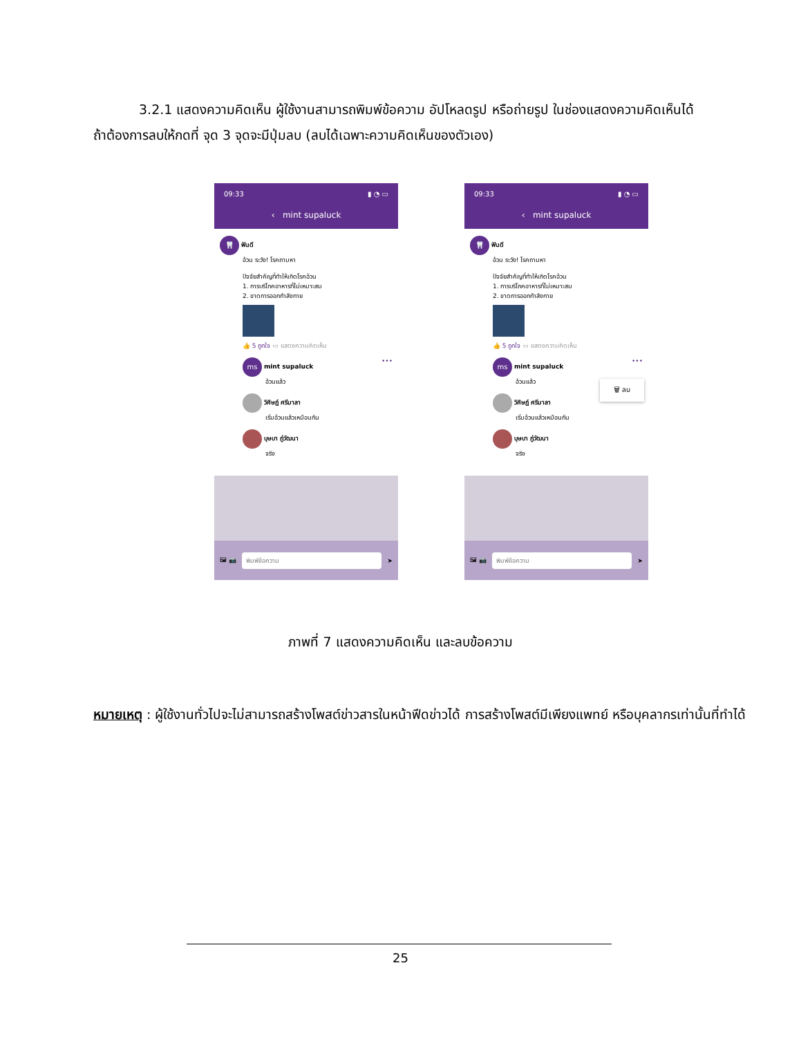3.2.1 แสดงความคิดเห็น ผู้ใช้งานสามารถพิมพ์ข้อความ อัปโหลดรูป หรือถ่ายรูป ในช่องแสดงความคิดเห็นได้ ถ้าต้องการลบให้กดที่ จุด 3 จุดจะมีปุ่มลบ (ลบได้เฉพาะความคิดเห็นของตัวเอง)
09:33 ▮ ◔ ▭
‹ mint supaluck
🦷 ฟันดี
อ้วน ระวัง! โรคถามหา
ปัจจัยสำคัญที่ทำให้เกิดโรคอ้วน
1. การบริโภคอาหารที่ไม่เหมาะสม
2. ขาดการออกกำลังกาย
👍 5 ถูกใจ ▭ แสดงความคิดเห็น
ms mint supaluck •••
อ้วนแล้ว
วิศิษฎ์ ศรีมาลา
เริ่มอ้วนแล้วเหมือนกัน
บุษบา ภู่วัฒนา
จริง
🖼 📷
พิมพ์ข้อความ
➤
09:33 ▮ ◔ ▭
‹ mint supaluck
🦷 ฟันดี
อ้วน ระวัง! โรคถามหา
ปัจจัยสำคัญที่ทำให้เกิดโรคอ้วน
1. การบริโภคอาหารที่ไม่เหมาะสม
2. ขาดการออกกำลังกาย
👍 5 ถูกใจ ▭ แสดงความคิดเห็น
ms mint supaluck •••
อ้วนแล้ว
วิศิษฎ์ ศรีมาลา
เริ่มอ้วนแล้วเหมือนกัน
บุษบา ภู่วัฒนา
จริง
🗑 ลบ
🖼 📷
พิมพ์ข้อความ
➤
ภาพที่ 7 แสดงความคิดเห็น และลบข้อความ
หมายเหตุ : ผู้ใช้งานทั่วไปจะไม่สามารถสร้างโพสต์ข่าวสารในหน้าฟีดข่าวได้ การสร้างโพสต์มีเพียงแพทย์ หรือบุคลากรเท่านั้นที่ทำได้
25